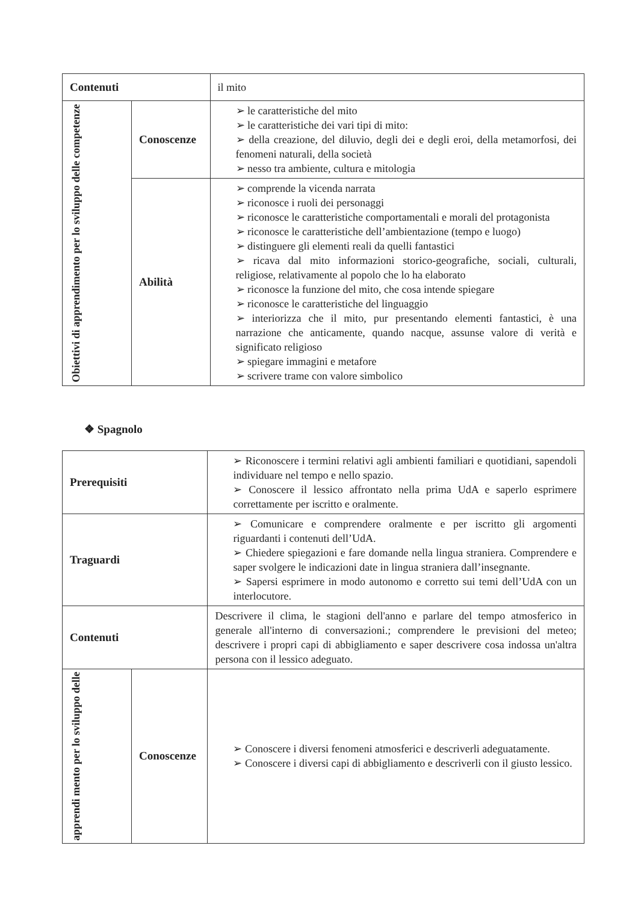| Contenuti | | il mito |
| Obiettivi di apprendimento per lo sviluppo delle competenze | Conoscenze | ➢ le caratteristiche del mito ➢ le caratteristiche dei vari tipi di mito: ➢ della creazione, del diluvio, degli dei e degli eroi, della metamorfosi, dei fenomeni naturali, della società ➢ nesso tra ambiente, cultura e mitologia |
| | Abilità | ➢ comprende la vicenda narrata ➢ riconosce i ruoli dei personaggi ➢ riconosce le caratteristiche comportamentali e morali del protagonista ➢ riconosce le caratteristiche dell’ambientazione (tempo e luogo) ➢ distinguere gli elementi reali da quelli fantastici ➢ ricava dal mito informazioni storico-geografiche, sociali, culturali, religiose, relativamente al popolo che lo ha elaborato ➢ riconosce la funzione del mito, che cosa intende spiegare ➢ riconosce le caratteristiche del linguaggio ➢ interiorizza che il mito, pur presentando elementi fantastici, è una narrazione che anticamente, quando nacque, assunse valore di verità e significato religioso ➢ spiegare immagini e metafore ➢ scrivere trame con valore simbolico |
❖ Spagnolo
| Prerequisiti | | ➢ Riconoscere i termini relativi agli ambienti familiari e quotidiani, sapendoli individuare nel tempo e nello spazio. ➢ Conoscere il lessico affrontato nella prima UdA e saperlo esprimere correttamente per iscritto e oralmente. |
| Traguardi | | ➢ Comunicare e comprendere oralmente e per iscritto gli argomenti riguardanti i contenuti dell’UdA. ➢ Chiedere spiegazioni e fare domande nella lingua straniera. Comprendere e saper svolgere le indicazioni date in lingua straniera dall’insegnante. ➢ Sapersi esprimere in modo autonomo e corretto sui temi dell’UdA con un interlocutore. |
| Contenuti | | Descrivere il clima, le stagioni dell'anno e parlare del tempo atmosferico in generale all'interno di conversazioni.; comprendere le previsioni del meteo; descrivere i propri capi di abbigliamento e saper descrivere cosa indossa un'altra persona con il lessico adeguato. |
| apprendi mento per lo sviluppo delle | Conoscenze | ➢ Conoscere i diversi fenomeni atmosferici e descriverli adeguatamente. ➢ Conoscere i diversi capi di abbigliamento e descriverli con il giusto lessico. |